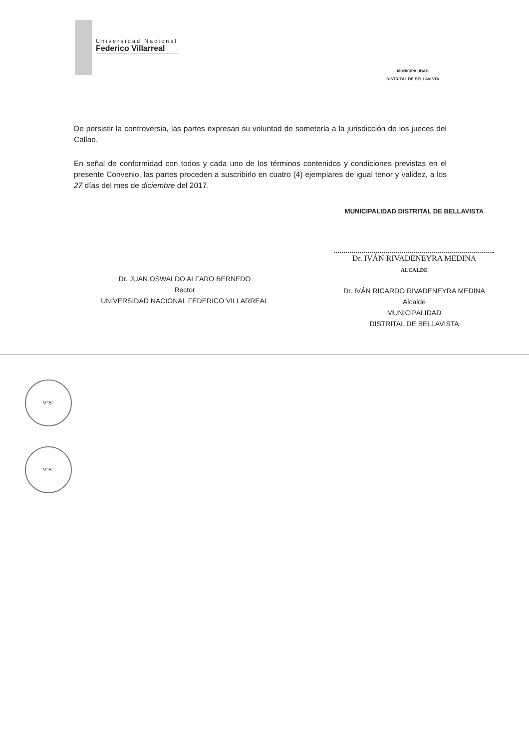Universidad Nacional
Federico Villarreal
MUNICIPALIDAD
DISTRITAL DE BELLAVISTA
De persistir la controversia, las partes expresan su voluntad de someterla a la jurisdicción de los jueces del Callao.
En señal de conformidad con todos y cada uno de los términos contenidos y condiciones previstas en el presente Convenio, las partes proceden a suscribirlo en cuatro (4) ejemplares de igual tenor y validez, a los 27 días del mes de diciembre del 2017.
Dr. JUAN OSWALDO ALFARO BERNEDO
Rector
UNIVERSIDAD NACIONAL FEDERICO VILLARREAL
MUNICIPALIDAD DISTRITAL DE BELLAVISTA
Dr. IVÁN RIVADENEYRA MEDINA
ALCALDE
Dr. IVÁN RICARDO RIVADENEYRA MEDINA
Alcalde
MUNICIPALIDAD
DISTRITAL DE BELLAVISTA
V°B°
V°B°